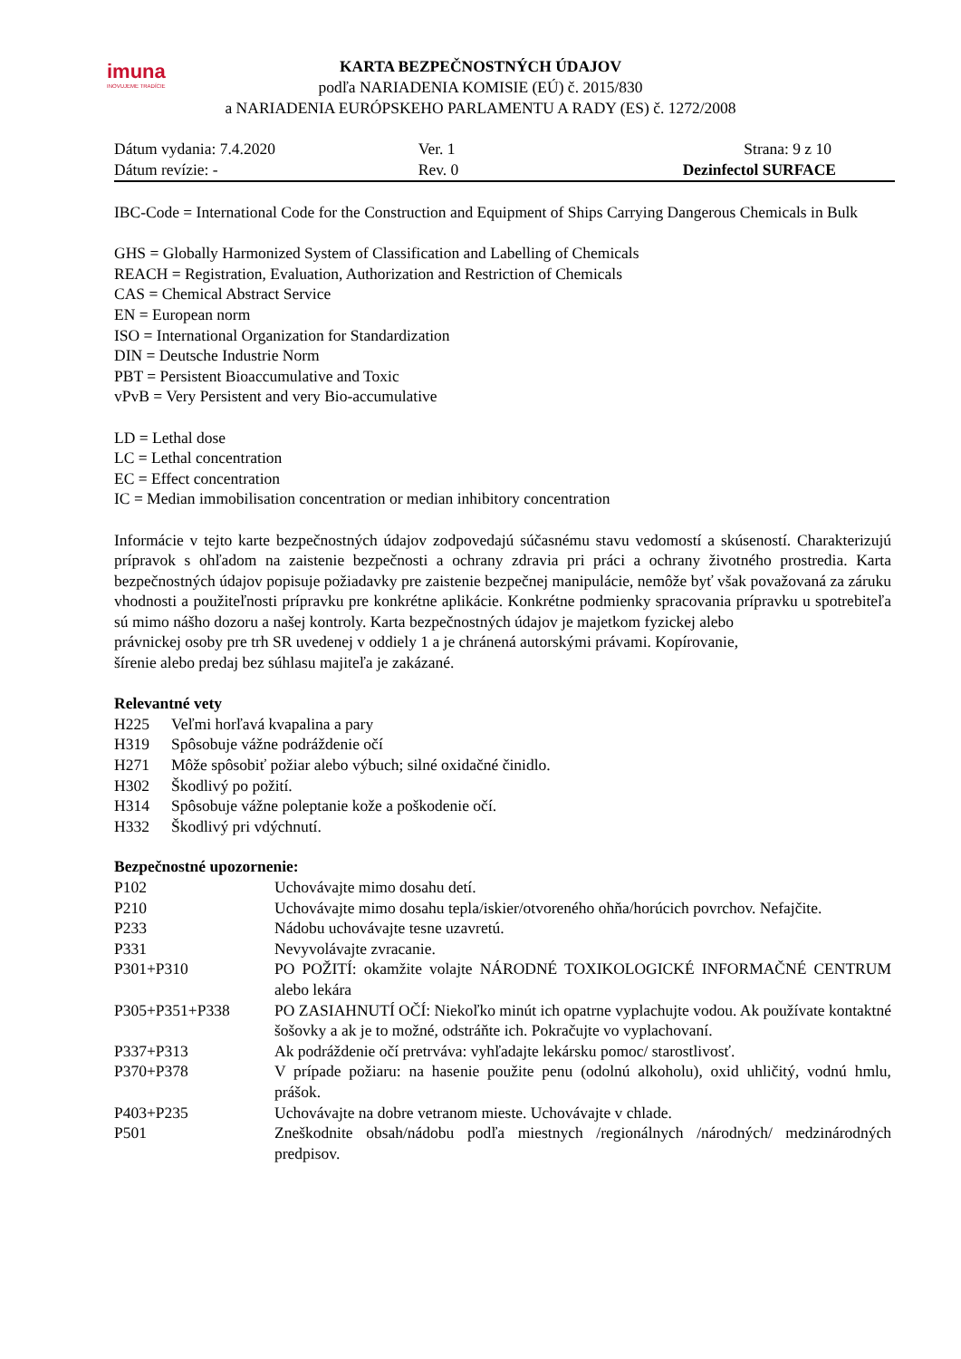imuna
INOVUJEME TRADÍCIE
KARTA BEZPEČNOSTNÝCH ÚDAJOV
podľa NARIADENIA KOMISIE (EÚ) č. 2015/830
a NARIADENIA EURÓPSKEHO PARLAMENTU A RADY (ES) č. 1272/2008
| Dátum vydania: 7.4.2020 | Ver. 1 | Strana: 9 z 10 |
| Dátum revízie: - | Rev. 0 | Dezinfectol SURFACE |
IBC-Code = International Code for the Construction and Equipment of Ships Carrying Dangerous Chemicals in Bulk
GHS = Globally Harmonized System of Classification and Labelling of Chemicals
REACH = Registration, Evaluation, Authorization and Restriction of Chemicals
CAS = Chemical Abstract Service
EN = European norm
ISO = International Organization for Standardization
DIN = Deutsche Industrie Norm
PBT = Persistent Bioaccumulative and Toxic
vPvB = Very Persistent and very Bio-accumulative
LD = Lethal dose
LC = Lethal concentration
EC = Effect concentration
IC = Median immobilisation concentration or median inhibitory concentration
Informácie v tejto karte bezpečnostných údajov zodpovedajú súčasnému stavu vedomostí a skúseností. Charakterizujú prípravok s ohľadom na zaistenie bezpečnosti a ochrany zdravia pri práci a ochrany životného prostredia. Karta bezpečnostných údajov popisuje požiadavky pre zaistenie bezpečnej manipulácie, nemôže byť však považovaná za záruku vhodnosti a použiteľnosti prípravku pre konkrétne aplikácie. Konkrétne podmienky spracovania prípravku u spotrebiteľa sú mimo nášho dozoru a našej kontroly. Karta bezpečnostných údajov je majetkom fyzickej alebo
právnickej osoby pre trh SR uvedenej v oddiely 1 a je chránená autorskými právami. Kopírovanie,
šírenie alebo predaj bez súhlasu majiteľa je zakázané.
Relevantné vety
| H225 | Veľmi horľavá kvapalina a pary |
| H319 | Spôsobuje vážne podráždenie očí |
| H271 | Môže spôsobiť požiar alebo výbuch; silné oxidačné činidlo. |
| H302 | Škodlivý po požití. |
| H314 | Spôsobuje vážne poleptanie kože a poškodenie očí. |
| H332 | Škodlivý pri vdýchnutí. |
Bezpečnostné upozornenie:
| P102 | Uchovávajte mimo dosahu detí. |
| P210 | Uchovávajte mimo dosahu tepla/iskier/otvoreného ohňa/horúcich povrchov. Nefajčite. |
| P233 | Nádobu uchovávajte tesne uzavretú. |
| P331 | Nevyvolávajte zvracanie. |
| P301+P310 | PO POŽITÍ: okamžite volajte NÁRODNÉ TOXIKOLOGICKÉ INFORMAČNÉ CENTRUM alebo lekára |
| P305+P351+P338 | PO ZASIAHNUTÍ OČÍ: Niekoľko minút ich opatrne vyplachujte vodou. Ak používate kontaktné šošovky a ak je to možné, odstráňte ich. Pokračujte vo vyplachovaní. |
| P337+P313 | Ak podráždenie očí pretrváva: vyhľadajte lekársku pomoc/ starostlivosť. |
| P370+P378 | V prípade požiaru: na hasenie použite penu (odolnú alkoholu), oxid uhličitý, vodnú hmlu, prášok. |
| P403+P235 | Uchovávajte na dobre vetranom mieste. Uchovávajte v chlade. |
| P501 | Zneškodnite obsah/nádobu podľa miestnych /regionálnych /národných/ medzinárodných predpisov. |